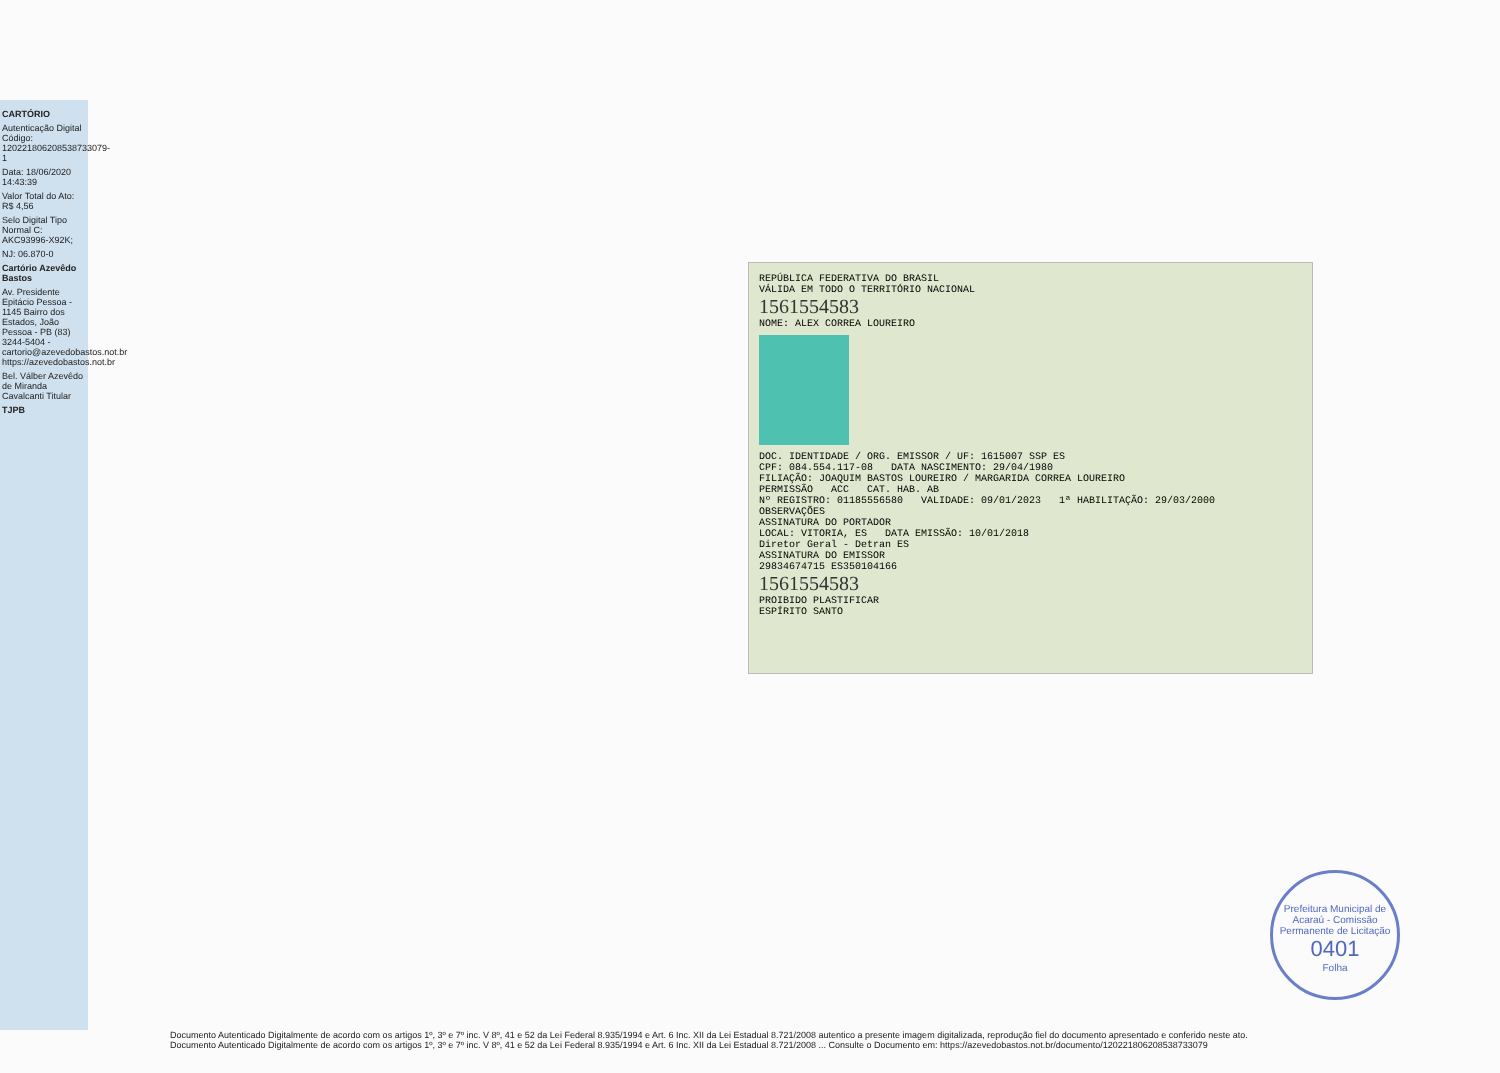CARTÓRIO
Autenticação Digital Código: 120221806208538733079-1
Data: 18/06/2020 14:43:39
Valor Total do Ato: R$ 4,56
Selo Digital Tipo Normal C: AKC93996-X92K;
NJ: 06.870-0
Cartório Azevêdo Bastos
Av. Presidente Epitácio Pessoa - 1145 Bairro dos Estados, João Pessoa - PB (83) 3244-5404 - cartorio@azevedobastos.not.br https://azevedobastos.not.br
Bel. Válber Azevêdo de Miranda Cavalcanti Titular
TJPB
REPÚBLICA FEDERATIVA DO BRASIL
VÁLIDA EM TODO O TERRITÓRIO NACIONAL
1561554583
NOME: ALEX CORREA LOUREIRO
DOC. IDENTIDADE / ORG. EMISSOR / UF: 1615007 SSP ES
CPF: 084.554.117-08 DATA NASCIMENTO: 29/04/1980
FILIAÇÃO: JOAQUIM BASTOS LOUREIRO / MARGARIDA CORREA LOUREIRO
PERMISSÃO ACC CAT. HAB. AB
Nº REGISTRO: 01185556580 VALIDADE: 09/01/2023 1ª HABILITAÇÃO: 29/03/2000
OBSERVAÇÕES
ASSINATURA DO PORTADOR
LOCAL: VITORIA, ES DATA EMISSÃO: 10/01/2018
Diretor Geral - Detran ES
ASSINATURA DO EMISSOR
29834674715 ES350104166
1561554583
PROIBIDO PLASTIFICAR
ESPÍRITO SANTO
Prefeitura Municipal de Acaraú - Comissão Permanente de Licitação
0401
Folha
Documento Autenticado Digitalmente de acordo com os artigos 1º, 3º e 7º inc. V 8º, 41 e 52 da Lei Federal 8.935/1994 e Art. 6 Inc. XII da Lei Estadual 8.721/2008 autentico a presente imagem digitalizada, reprodução fiel do documento apresentado e conferido neste ato.
Documento Autenticado Digitalmente de acordo com os artigos 1º, 3º e 7º inc. V 8º, 41 e 52 da Lei Federal 8.935/1994 e Art. 6 Inc. XII da Lei Estadual 8.721/2008 ... Consulte o Documento em: https://azevedobastos.not.br/documento/120221806208538733079